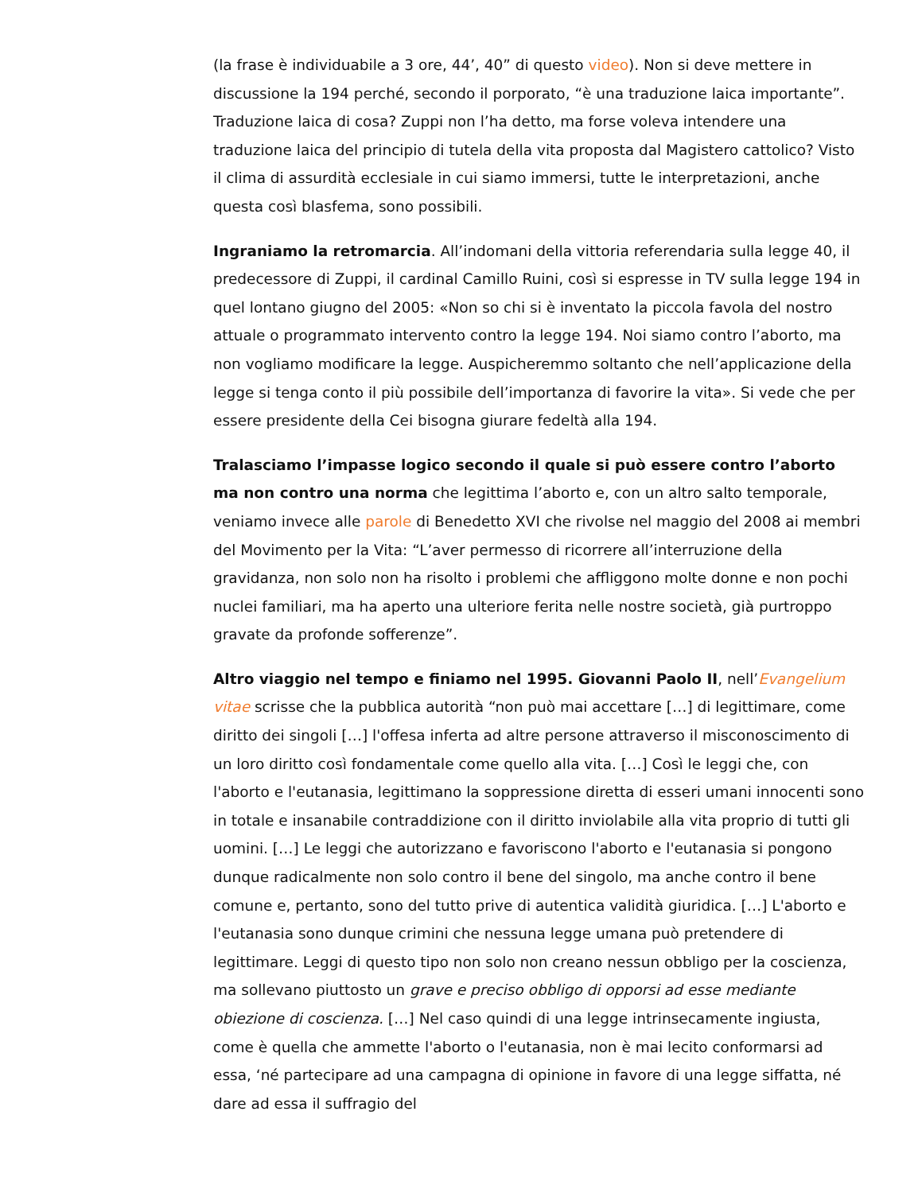(la frase è individuabile a 3 ore, 44’, 40” di questo video). Non si deve mettere in discussione la 194 perché, secondo il porporato, “è una traduzione laica importante”. Traduzione laica di cosa? Zuppi non l’ha detto, ma forse voleva intendere una traduzione laica del principio di tutela della vita proposta dal Magistero cattolico? Visto il clima di assurdità ecclesiale in cui siamo immersi, tutte le interpretazioni, anche questa così blasfema, sono possibili.
Ingraniamo la retromarcia. All’indomani della vittoria referendaria sulla legge 40, il predecessore di Zuppi, il cardinal Camillo Ruini, così si espresse in TV sulla legge 194 in quel lontano giugno del 2005: «Non so chi si è inventato la piccola favola del nostro attuale o programmato intervento contro la legge 194. Noi siamo contro l’aborto, ma non vogliamo modificare la legge. Auspicheremmo soltanto che nell’applicazione della legge si tenga conto il più possibile dell’importanza di favorire la vita». Si vede che per essere presidente della Cei bisogna giurare fedeltà alla 194.
Tralasciamo l’impasse logico secondo il quale si può essere contro l’aborto ma non contro una norma che legittima l’aborto e, con un altro salto temporale, veniamo invece alle parole di Benedetto XVI che rivolse nel maggio del 2008 ai membri del Movimento per la Vita: “L’aver permesso di ricorrere all’interruzione della gravidanza, non solo non ha risolto i problemi che affliggono molte donne e non pochi nuclei familiari, ma ha aperto una ulteriore ferita nelle nostre società, già purtroppo gravate da profonde sofferenze”.
Altro viaggio nel tempo e finiamo nel 1995. Giovanni Paolo II, nell’Evangelium vitae scrisse che la pubblica autorità “non può mai accettare […] di legittimare, come diritto dei singoli […] l'offesa inferta ad altre persone attraverso il misconoscimento di un loro diritto così fondamentale come quello alla vita. […] Così le leggi che, con l'aborto e l'eutanasia, legittimano la soppressione diretta di esseri umani innocenti sono in totale e insanabile contraddizione con il diritto inviolabile alla vita proprio di tutti gli uomini. […] Le leggi che autorizzano e favoriscono l'aborto e l'eutanasia si pongono dunque radicalmente non solo contro il bene del singolo, ma anche contro il bene comune e, pertanto, sono del tutto prive di autentica validità giuridica. […] L'aborto e l'eutanasia sono dunque crimini che nessuna legge umana può pretendere di legittimare. Leggi di questo tipo non solo non creano nessun obbligo per la coscienza, ma sollevano piuttosto un grave e preciso obbligo di opporsi ad esse mediante obiezione di coscienza. […] Nel caso quindi di una legge intrinsecamente ingiusta, come è quella che ammette l'aborto o l'eutanasia, non è mai lecito conformarsi ad essa, ‘né partecipare ad una campagna di opinione in favore di una legge siffatta, né dare ad essa il suffragio del